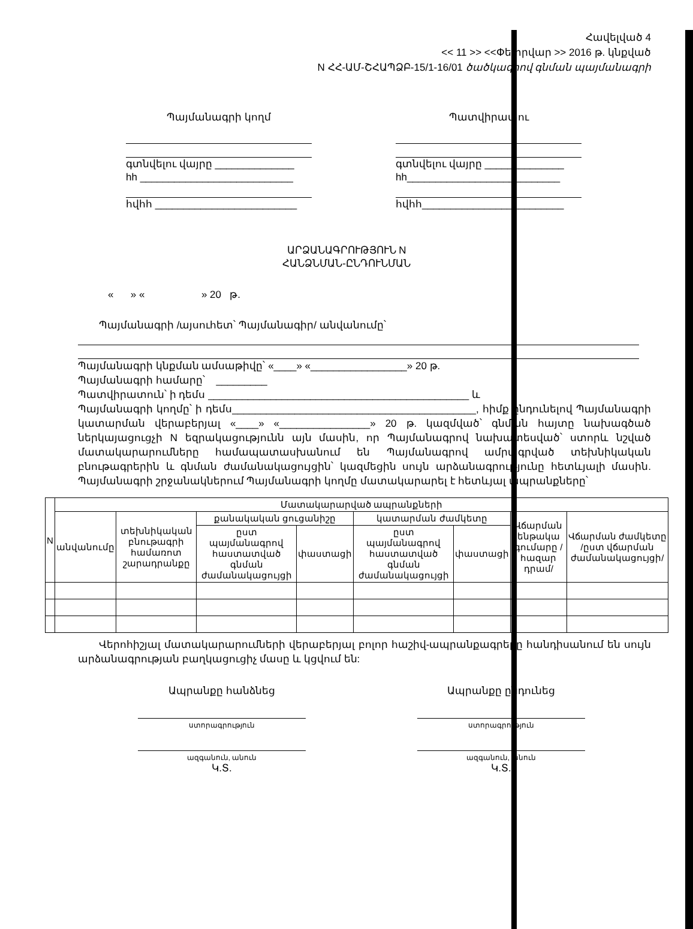Հավելված 4
<< 11 >> <<Փետրվար >> 2016 թ. կնքված
N ՀՀ-ԱՄ-ՇՀԱՊՁԲ-15/1-16/01 ծածկագրով գնման պայմանագրի
Պայմանագրի կողմ
գտնվելու վայրը ______________
hh ___________________________
հվհհ _________________________
Պատվիրատու
գտնվելու վայրը ______________
hh___________________________
հվհհ_________________________
ԱՐՁԱՆԱԳՐՈՒԹՅՈՒՆ N
ՀԱՆՁՆՄԱՆ-ԸՆԴՈՒՆՄԱՆ
« » « » 20 թ.
Պայմանագրի /այսուհետ՝ Պայմանագիր/ անվանումը՝
Պայմանագրի կնքման ամսաթիվը՝ «____» «_________________» 20 թ.
Պայմանագրի համարը՝ _________
Պատվիրատուն՝ ի դեմս ______________________________________________ և
Պայմանագրի կողմը՝ ի դեմս___________________________________________, հիմք ընդունելով Պայմանագրի կատարման վերաբերյալ «____» «________________» 20 թ. կազմված՝ գնման հայտը նախագծած ներկայացուցչի N եզրակացությունն այն մասին, որ Պայմանագրով նախատեսված՝ ստորև նշված մատակարարումները համապատասխանում են Պայմանագրով ամրագրված տեխնիկական բնութագրերին և գնման ժամանակացույցին՝ կազմեցին սույն արձանագրությունը հետևյալի մասին. Պայմանագրի շրջանակներում Պայմանագրի կողմը մատակարարել է հետևյալ ապրանքները՝
| N | Մատակարարված ապրանքների | | | | | | | |
| --- | --- | --- | --- | --- | --- | --- | --- | --- |
| | անվանումը | տեխնիկական բնութագրի համառոտ շարադրանքը | քանակական ցուցանիշը | | կատարման ժամկետը | | Վճարման ենթակա գումարը /հազար դրամ/ | Վճարման ժամկետը /ըստ վճարման ժամանակացույցի/ |
| | | | ըստ պայմանագրով հաստատված գնման ժամանակացույցի | փաստացի | ըստ պայմանագրով հաստատված գնման ժամանակացույցի | փաստացի | | |
Վերոհիշյալ մատակարարումների վերաբերյալ բոլոր հաշիվ-ապրանքագրերը հանդիսանում են սույն արձանագրության բաղկացուցիչ մասը և կցվում են:
Ապրանքը հանձնեց
ստորագրություն
ազգանուն, անուն
Կ.Տ.
Ապրանքը ընդունեց
ստորագրություն
ազգանուն, անուն
Կ.Տ.